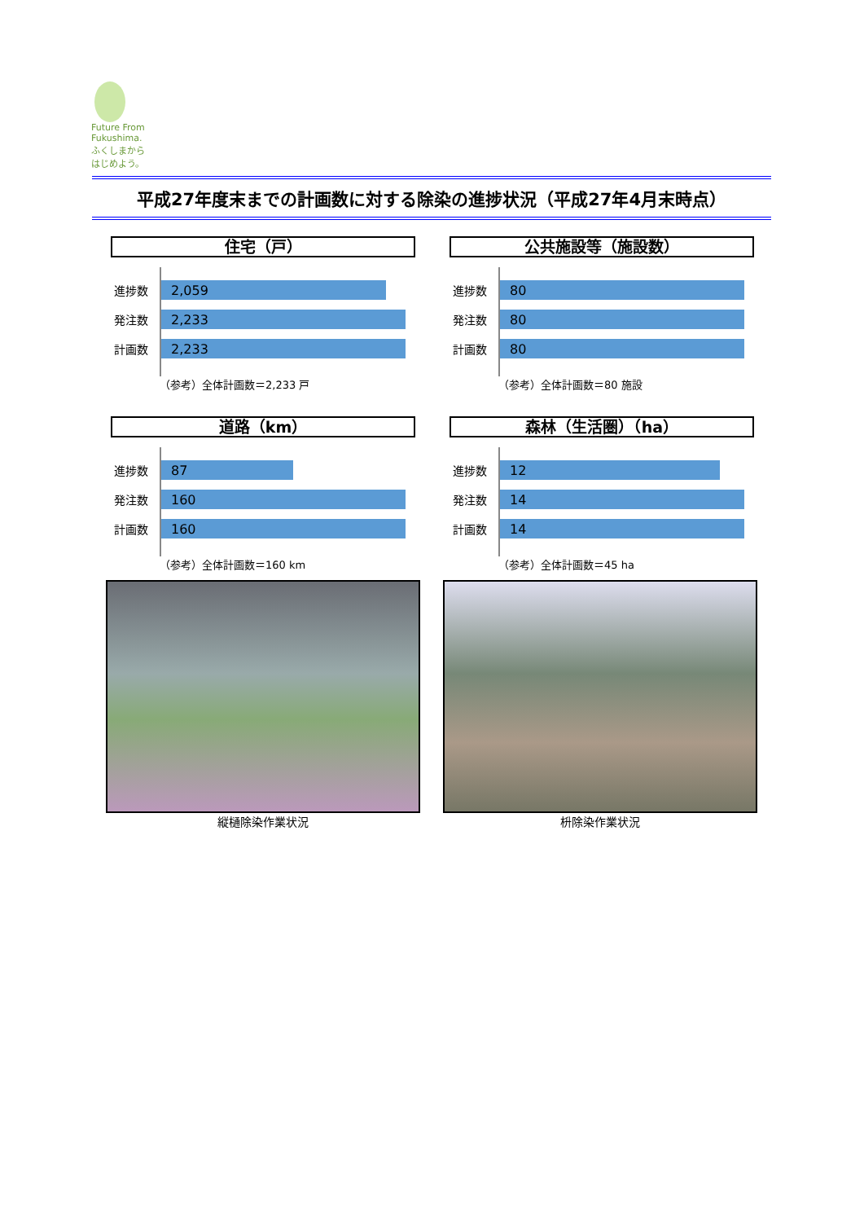Future From Fukushima.
ふくしまから
はじめよう。
平成27年度末までの計画数に対する除染の進捗状況（平成27年4月末時点）
住宅（戸）
進捗数
2,059
発注数
2,233
計画数
2,233
（参考）全体計画数＝2,233 戸
公共施設等（施設数）
進捗数
80
発注数
80
計画数
80
（参考）全体計画数＝80 施設
道路（km）
進捗数
87
発注数
160
計画数
160
（参考）全体計画数＝160 km
森林（生活圏）（ha）
進捗数
12
発注数
14
計画数
14
（参考）全体計画数＝45 ha
縦樋除染作業状況 枡除染作業状況